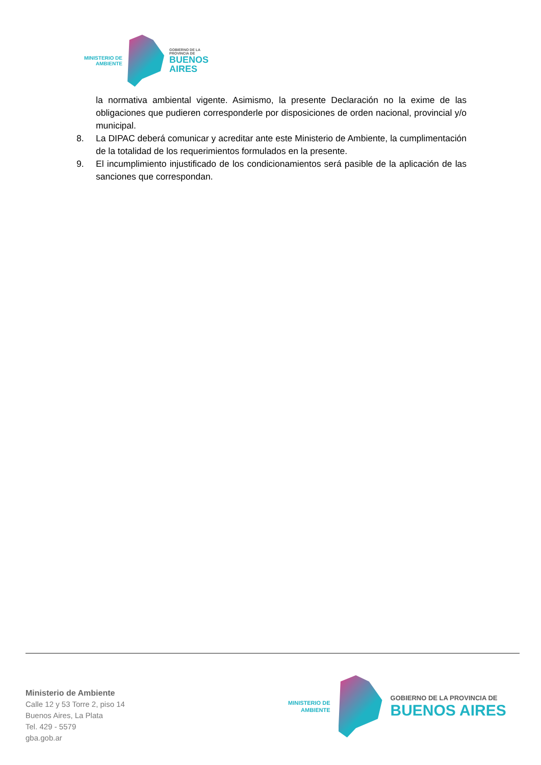MINISTERIO DE
AMBIENTE
GOBIERNO DE LA
PROVINCIA DE
BUENOS
AIRES
la normativa ambiental vigente. Asimismo, la presente Declaración no la exime de las obligaciones que pudieren corresponderle por disposiciones de orden nacional, provincial y/o municipal.
8. La DIPAC deberá comunicar y acreditar ante este Ministerio de Ambiente, la cumplimentación de la totalidad de los requerimientos formulados en la presente.
9. El incumplimiento injustificado de los condicionamientos será pasible de la aplicación de las sanciones que correspondan.
Ministerio de Ambiente
Calle 12 y 53 Torre 2, piso 14
Buenos Aires, La Plata
Tel. 429 - 5579
gba.gob.ar
MINISTERIO DE
AMBIENTE
GOBIERNO DE LA PROVINCIA DE
BUENOS AIRES